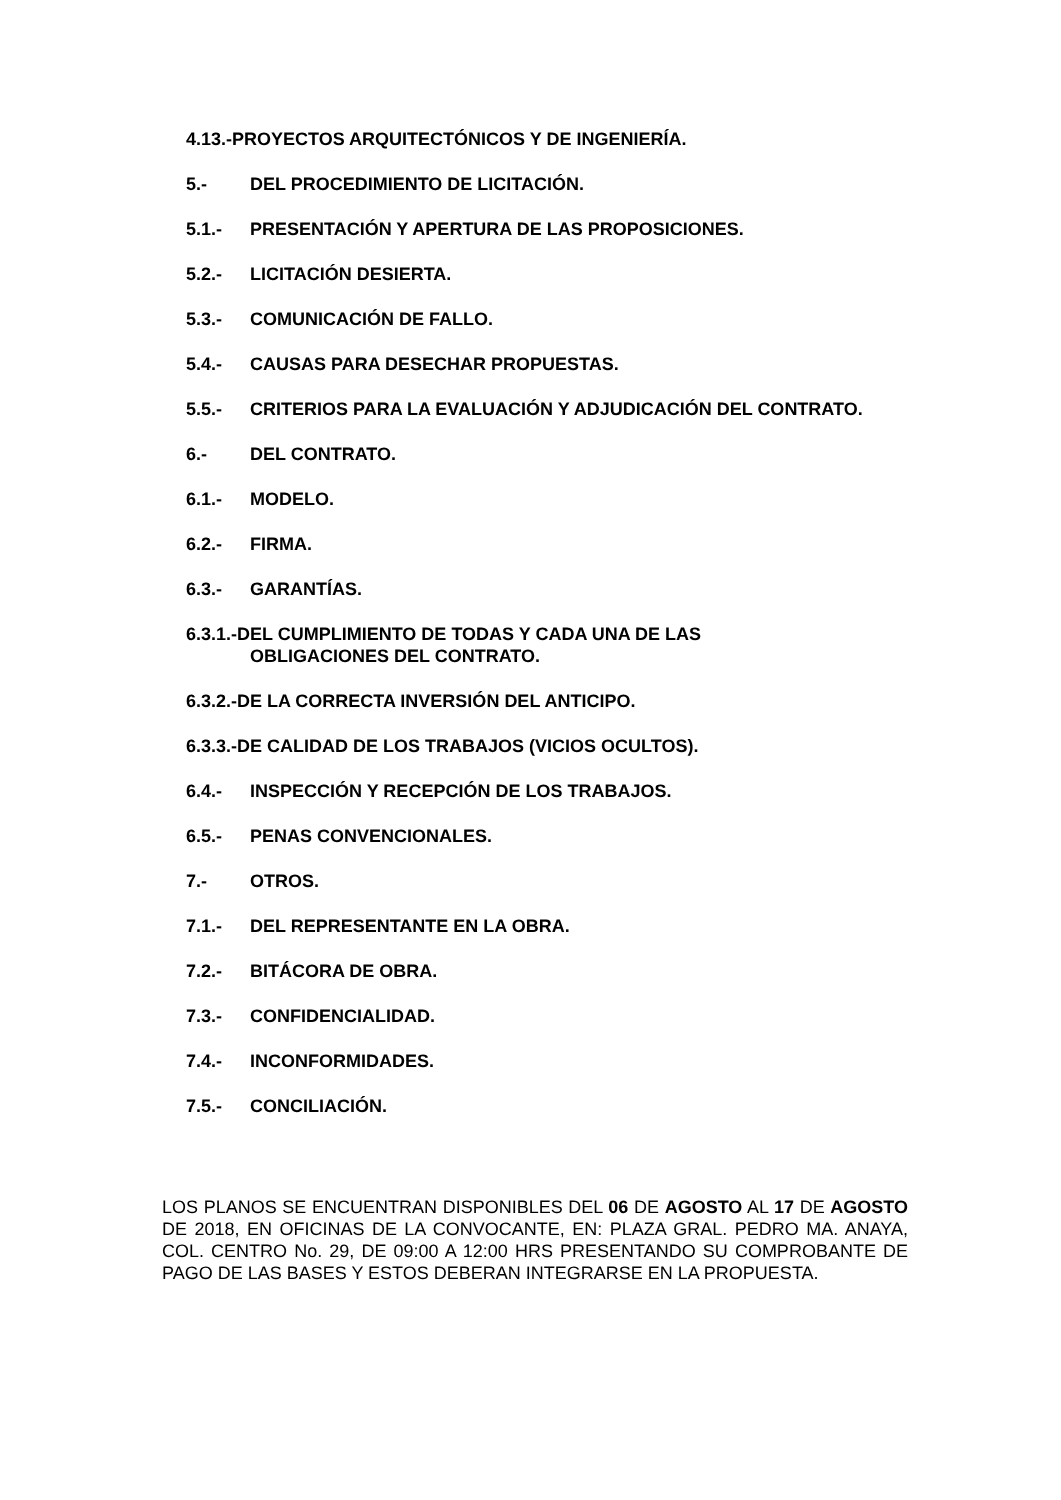4.13.- PROYECTOS ARQUITECTÓNICOS Y DE INGENIERÍA.
5.- DEL PROCEDIMIENTO DE LICITACIÓN.
5.1.- PRESENTACIÓN Y APERTURA DE LAS PROPOSICIONES.
5.2.- LICITACIÓN DESIERTA.
5.3.- COMUNICACIÓN DE FALLO.
5.4.- CAUSAS PARA DESECHAR PROPUESTAS.
5.5.- CRITERIOS PARA LA EVALUACIÓN Y ADJUDICACIÓN DEL CONTRATO.
6.- DEL CONTRATO.
6.1.- MODELO.
6.2.- FIRMA.
6.3.- GARANTÍAS.
6.3.1.-DEL CUMPLIMIENTO DE TODAS Y CADA UNA DE LAS
OBLIGACIONES DEL CONTRATO.
6.3.2.-DE LA CORRECTA INVERSIÓN DEL ANTICIPO.
6.3.3.-DE CALIDAD DE LOS TRABAJOS (VICIOS OCULTOS).
6.4.- INSPECCIÓN Y RECEPCIÓN DE LOS TRABAJOS.
6.5.- PENAS CONVENCIONALES.
7.- OTROS.
7.1.- DEL REPRESENTANTE EN LA OBRA.
7.2.- BITÁCORA DE OBRA.
7.3.- CONFIDENCIALIDAD.
7.4.- INCONFORMIDADES.
7.5.- CONCILIACIÓN.
LOS PLANOS SE ENCUENTRAN DISPONIBLES DEL 06 DE AGOSTO AL 17 DE AGOSTO DE 2018, EN OFICINAS DE LA CONVOCANTE, EN: PLAZA GRAL. PEDRO MA. ANAYA, COL. CENTRO No. 29, DE 09:00 A 12:00 HRS PRESENTANDO SU COMPROBANTE DE PAGO DE LAS BASES Y ESTOS DEBERAN INTEGRARSE EN LA PROPUESTA.